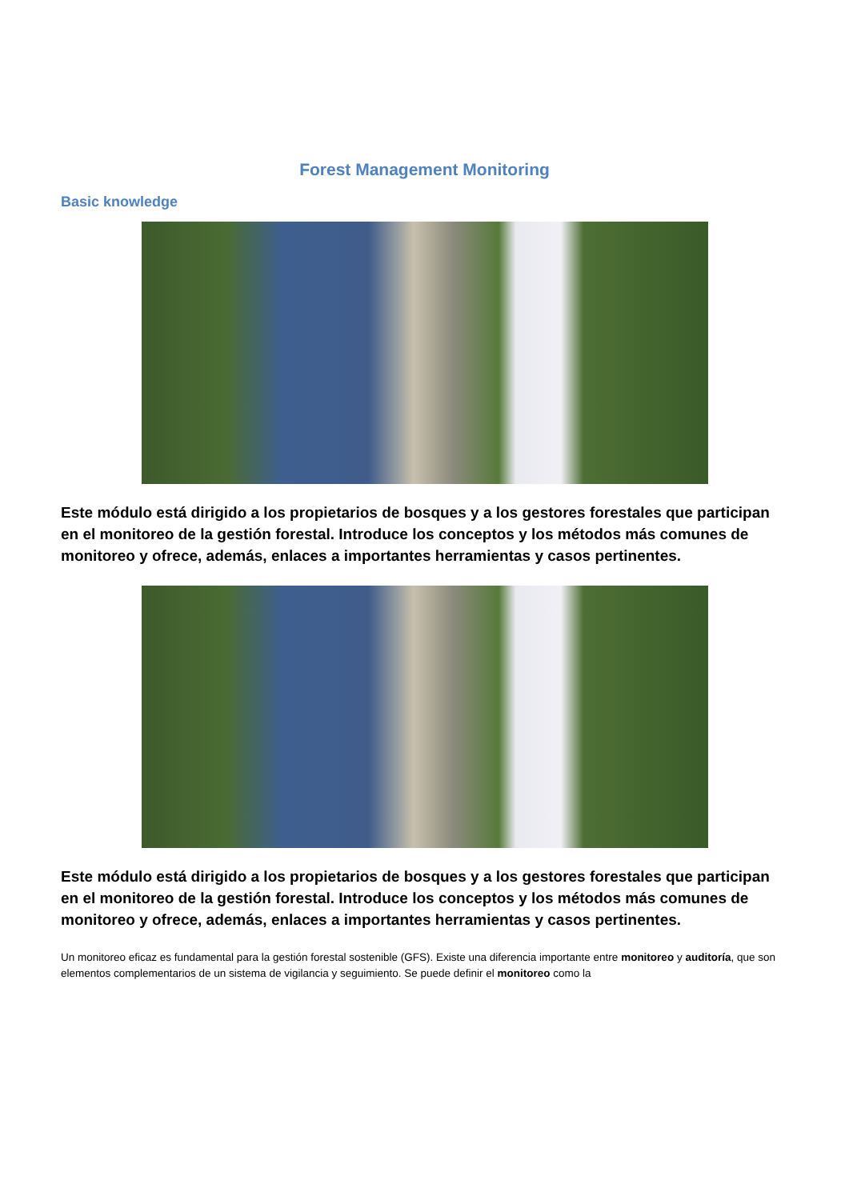Forest Management Monitoring
Basic knowledge
Este módulo está dirigido a los propietarios de bosques y a los gestores forestales que participan en el monitoreo de la gestión forestal. Introduce los conceptos y los métodos más comunes de monitoreo y ofrece, además, enlaces a importantes herramientas y casos pertinentes.
Este módulo está dirigido a los propietarios de bosques y a los gestores forestales que participan en el monitoreo de la gestión forestal. Introduce los conceptos y los métodos más comunes de monitoreo y ofrece, además, enlaces a importantes herramientas y casos pertinentes.
Un monitoreo eficaz es fundamental para la gestión forestal sostenible (GFS). Existe una diferencia importante entre monitoreo y auditoría, que son elementos complementarios de un sistema de vigilancia y seguimiento. Se puede definir el monitoreo como la